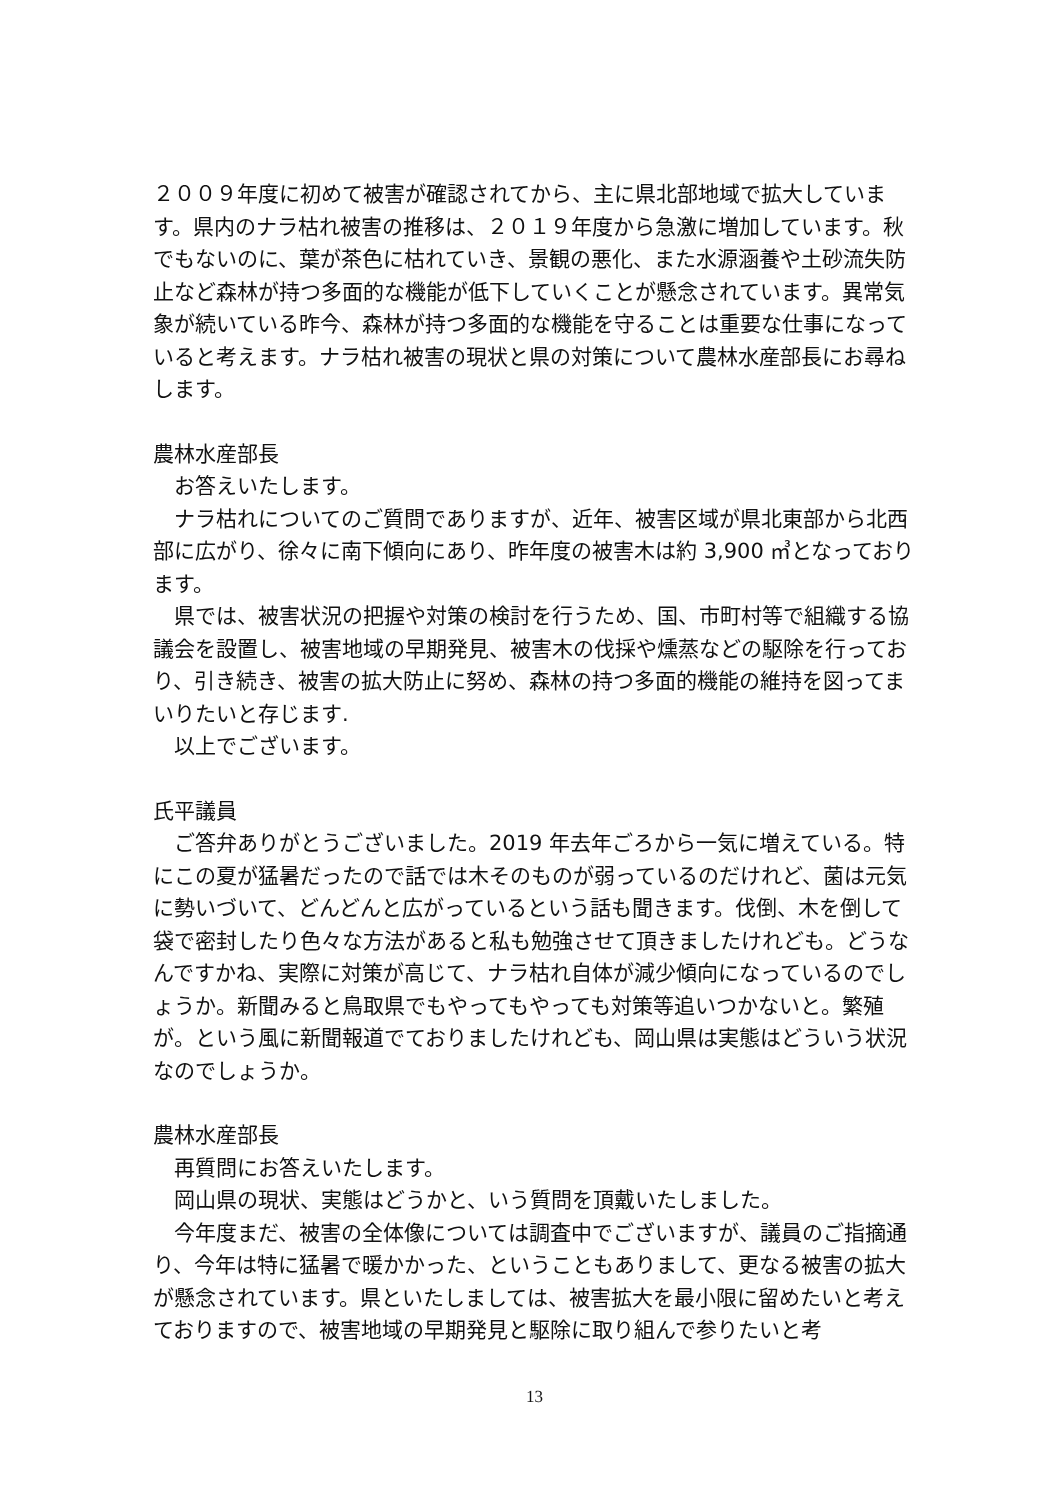２００９年度に初めて被害が確認されてから、主に県北部地域で拡大しています。県内のナラ枯れ被害の推移は、２０１９年度から急激に増加しています。秋でもないのに、葉が茶色に枯れていき、景観の悪化、また水源涵養や土砂流失防止など森林が持つ多面的な機能が低下していくことが懸念されています。異常気象が続いている昨今、森林が持つ多面的な機能を守ることは重要な仕事になっていると考えます。ナラ枯れ被害の現状と県の対策について農林水産部長にお尋ねします。
農林水産部長
　お答えいたします。
　ナラ枯れについてのご質問でありますが、近年、被害区域が県北東部から北西部に広がり、徐々に南下傾向にあり、昨年度の被害木は約 3,900 ㎥となっております。
　県では、被害状況の把握や対策の検討を行うため、国、市町村等で組織する協議会を設置し、被害地域の早期発見、被害木の伐採や燻蒸などの駆除を行っており、引き続き、被害の拡大防止に努め、森林の持つ多面的機能の維持を図ってまいりたいと存じます.
　以上でございます。
氏平議員
　ご答弁ありがとうございました。2019 年去年ごろから一気に増えている。特にこの夏が猛暑だったので話では木そのものが弱っているのだけれど、菌は元気に勢いづいて、どんどんと広がっているという話も聞きます。伐倒、木を倒して袋で密封したり色々な方法があると私も勉強させて頂きましたけれども。どうなんですかね、実際に対策が高じて、ナラ枯れ自体が減少傾向になっているのでしょうか。新聞みると鳥取県でもやってもやっても対策等追いつかないと。繁殖が。という風に新聞報道でておりましたけれども、岡山県は実態はどういう状況なのでしょうか。
農林水産部長
　再質問にお答えいたします。
　岡山県の現状、実態はどうかと、いう質問を頂戴いたしました。
　今年度まだ、被害の全体像については調査中でございますが、議員のご指摘通り、今年は特に猛暑で暖かかった、ということもありまして、更なる被害の拡大が懸念されています。県といたしましては、被害拡大を最小限に留めたいと考えておりますので、被害地域の早期発見と駆除に取り組んで参りたいと考
13